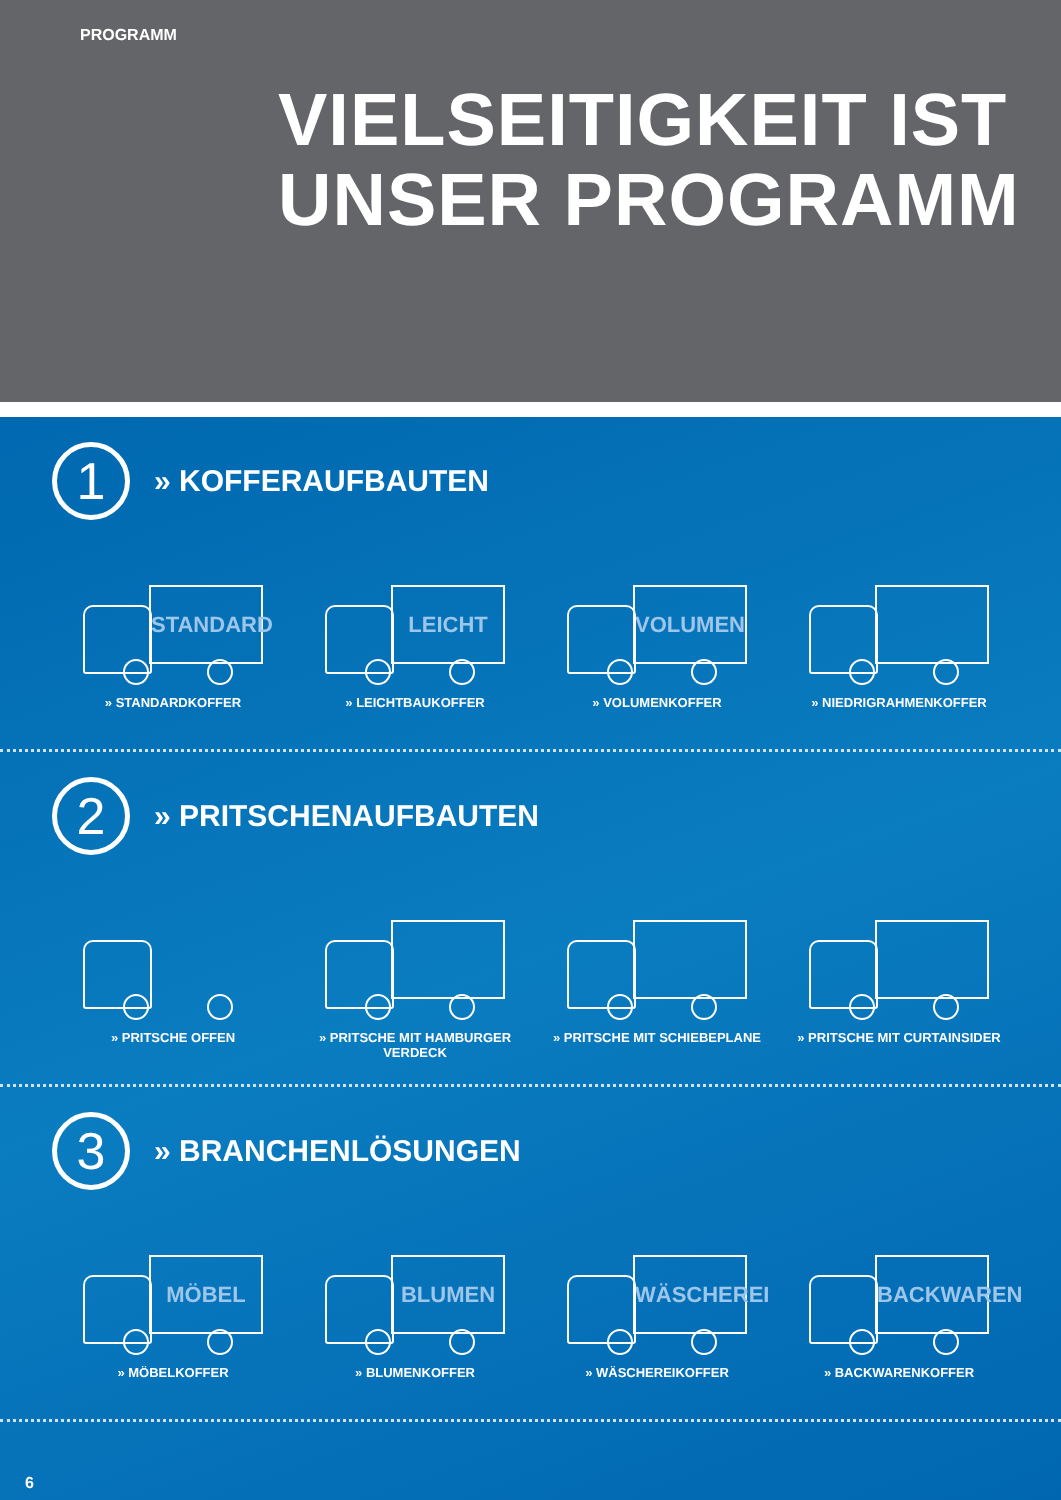PROGRAMM
VIELSEITIGKEIT IST
UNSER PROGRAMM
1
» KOFFERAUFBAUTEN
STANDARD
» STANDARDKOFFER
LEICHT
» LEICHTBAUKOFFER
VOLUMEN
» VOLUMENKOFFER
» NIEDRIGRAHMENKOFFER
2
» PRITSCHENAUFBAUTEN
» PRITSCHE OFFEN » PRITSCHE MIT HAMBURGER VERDECK
» PRITSCHE MIT SCHIEBEPLANE » PRITSCHE MIT CURTAINSIDER
3
» BRANCHENLÖSUNGEN
MÖBEL
» MÖBELKOFFER
BLUMEN
» BLUMENKOFFER
WÄSCHEREI
» WÄSCHEREIKOFFER
BACKWAREN
» BACKWARENKOFFER
6